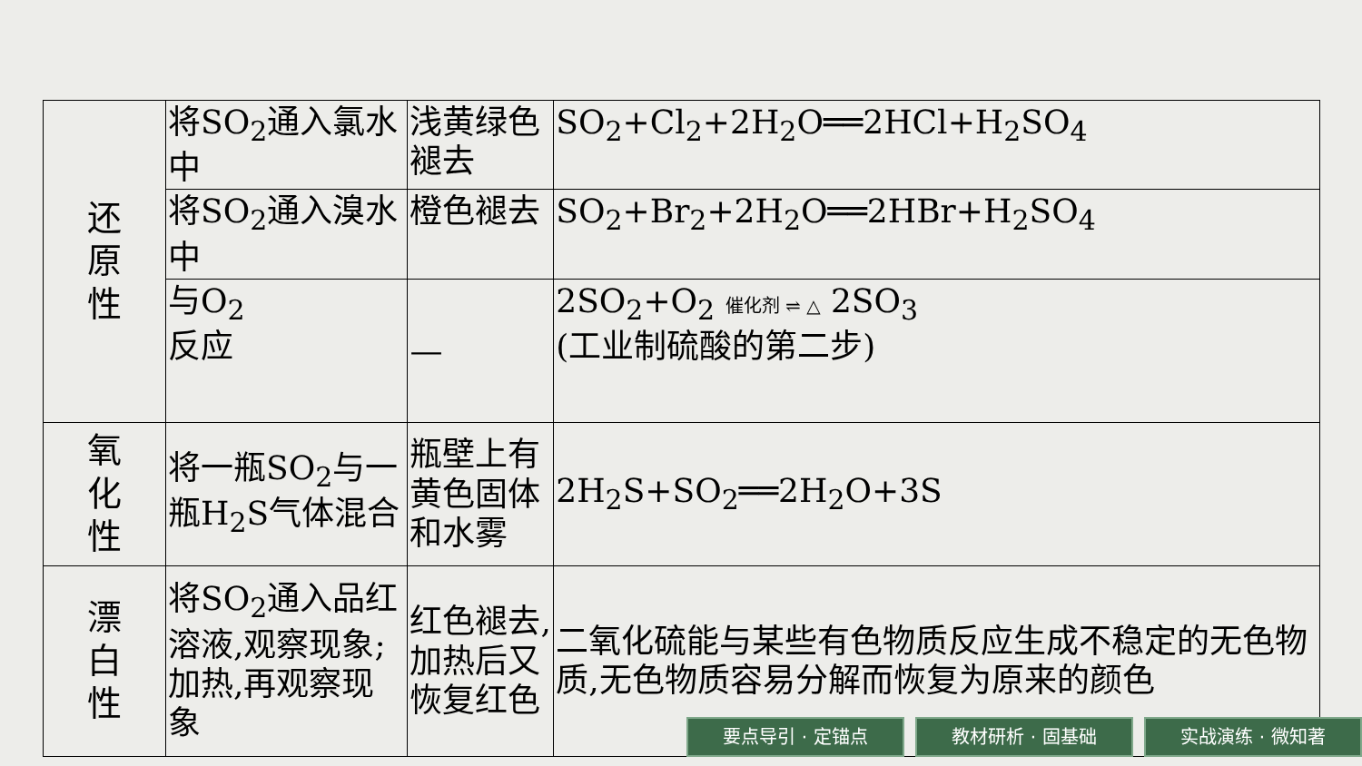| 还 原 性 | 将SO<sub>2</sub>通入氯水中 | 浅黄绿色褪去 | SO<sub>2</sub>+Cl<sub>2</sub>+2H<sub>2</sub>O══2HCl+H<sub>2</sub>SO<sub>4</sub> |
| | 将SO<sub>2</sub>通入溴水中 | 橙色褪去 | SO<sub>2</sub>+Br<sub>2</sub>+2H<sub>2</sub>O══2HBr+H<sub>2</sub>SO<sub>4</sub> |
| | 与O<sub>2</sub> 反应 | — | 2SO<sub>2</sub>+O<sub>2</sub> 催化剂 ⇌ △ 2SO<sub>3</sub> (工业制硫酸的第二步) |
| 氧 化 性 | 将一瓶SO<sub>2</sub>与一瓶H<sub>2</sub>S气体混合 | 瓶壁上有黄色固体和水雾 | 2H<sub>2</sub>S+SO<sub>2</sub>══2H<sub>2</sub>O+3S |
| 漂 白 性 | 将SO<sub>2</sub>通入品红溶液,观察现象;加热,再观察现象 | 红色褪去,加热后又恢复红色 | 二氧化硫能与某些有色物质反应生成不稳定的无色物质,无色物质容易分解而恢复为原来的颜色 |
要点导引 · 定锚点 教材研析 · 固基础 实战演练 · 微知著